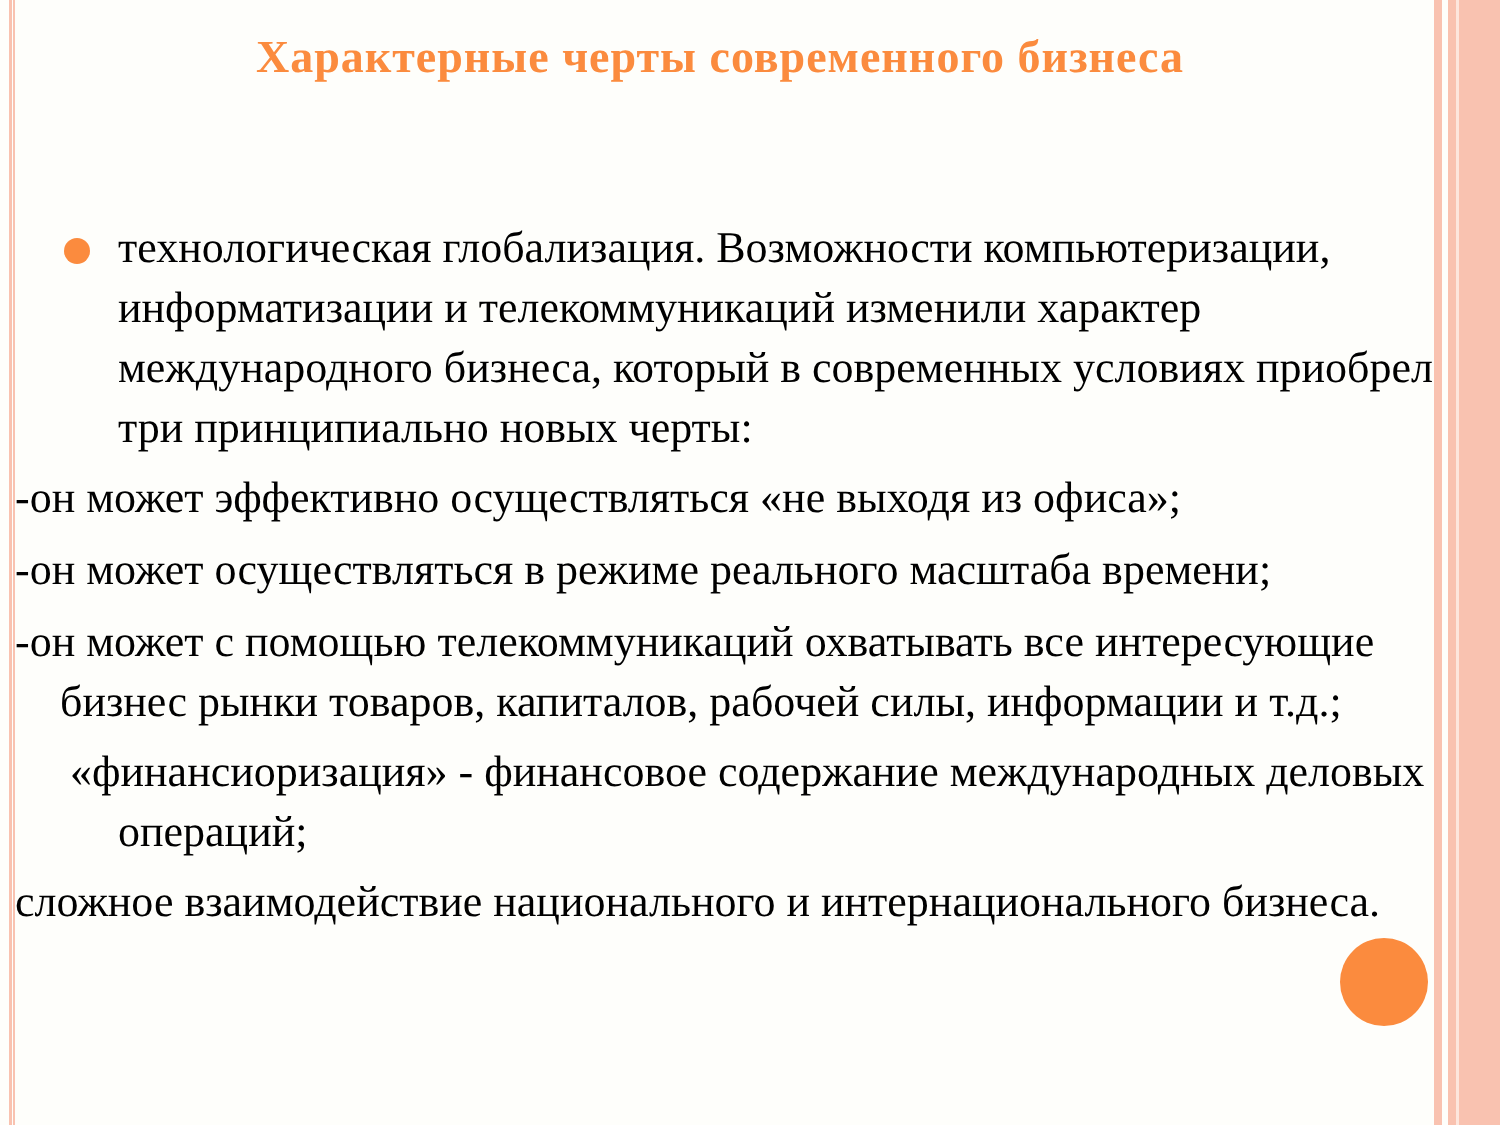Характерные черты современного бизнеса
технологическая глобализация. Возможности компьютеризации, информатизации и телекоммуникаций изменили характер международного бизнеса, который в современных условиях приобрел три принципиально новых черты:
-он может эффективно осуществляться «не выходя из офиса»;
-он может осуществляться в режиме реального масштаба времени;
-он может с помощью телекоммуникаций охватывать все интересующие бизнес рынки товаров, капиталов, рабочей силы, информации и т.д.;
«финансиоризация» - финансовое содержание международных деловых операций;
сложное взаимодействие национального и интернационального бизнеса.